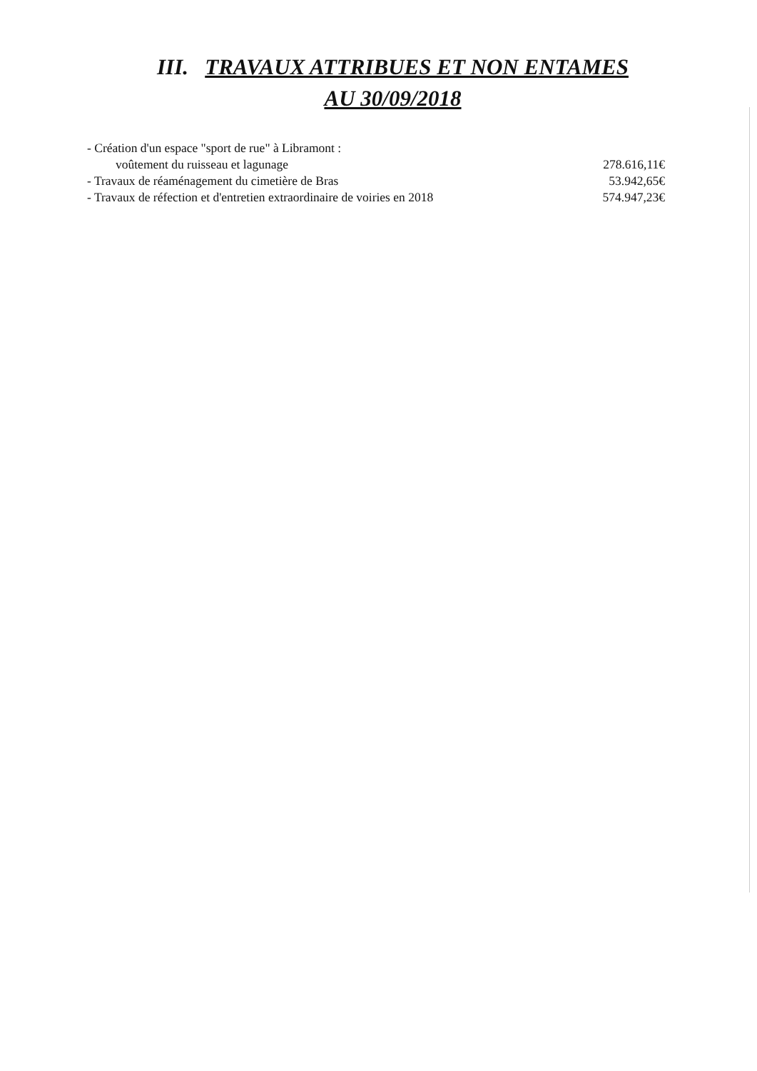III. TRAVAUX ATTRIBUES ET NON ENTAMES
AU 30/09/2018
- Création d'un espace "sport de rue" à Libramont :
voûtement du ruisseau et lagunage 278.616,11€
- Travaux de réaménagement du cimetière de Bras 53.942,65€
- Travaux de réfection et d'entretien extraordinaire de voiries en 2018 574.947,23€